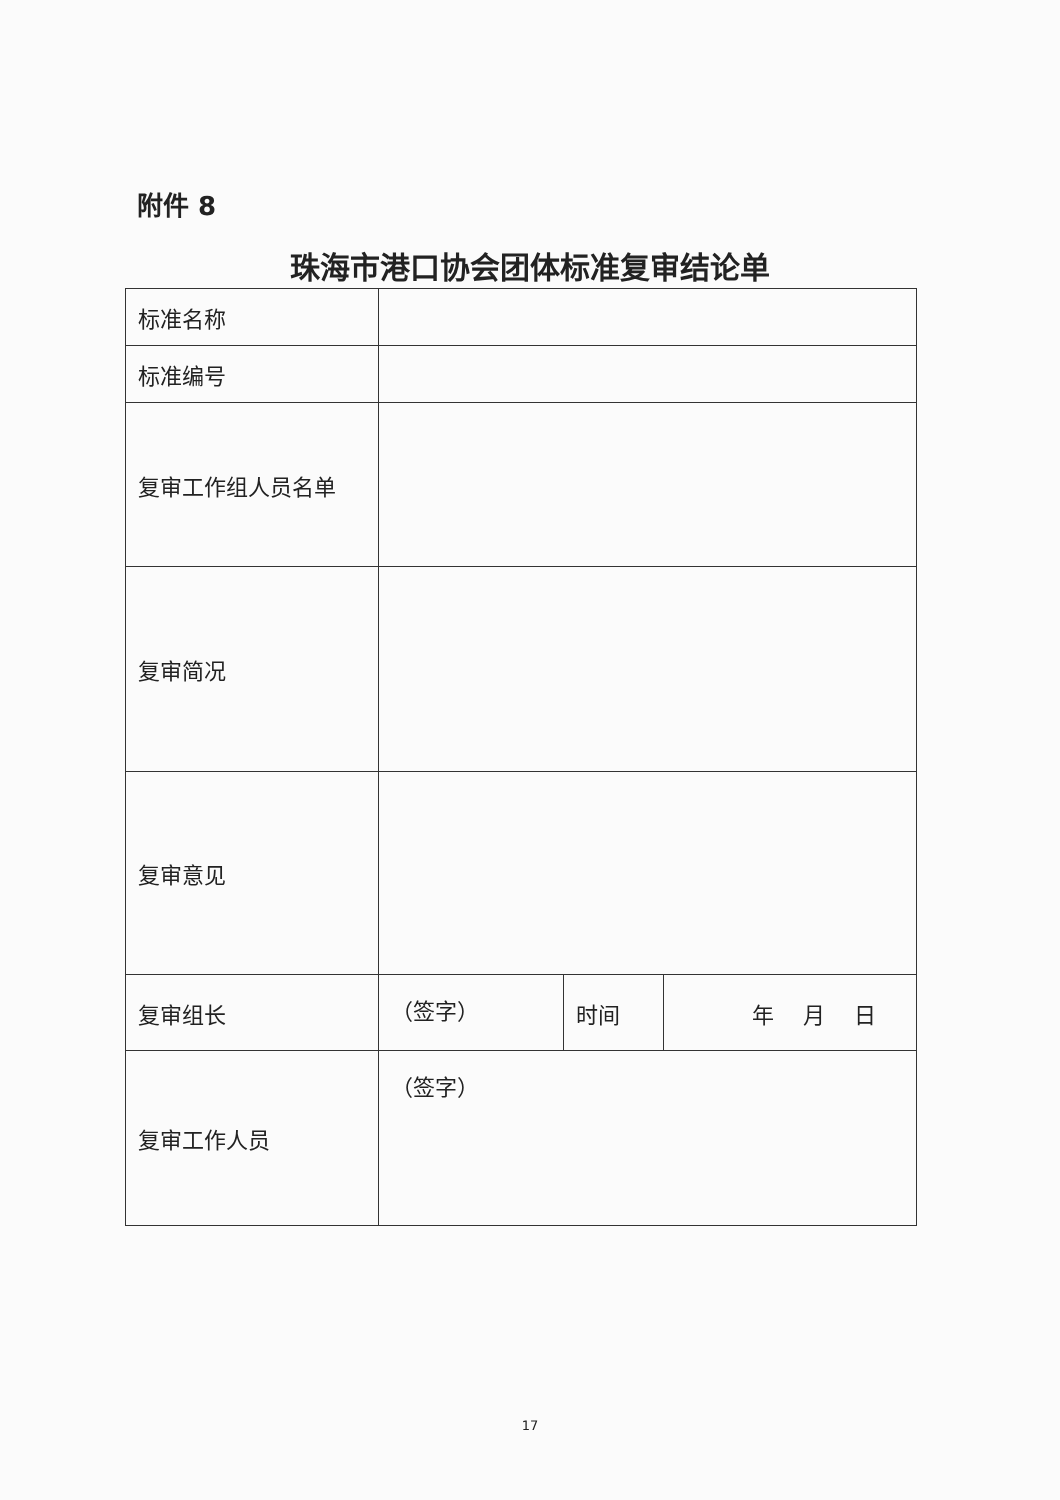附件 8
珠海市港口协会团体标准复审结论单
| 标准名称 | | | |
| 标准编号 | | | |
| 复审工作组人员名单 | | | |
| 复审简况 | | | |
| 复审意见 | | | |
| 复审组长 | （签字） | 时间 | 年 月 日 |
| 复审工作人员 | （签字） | | |
17